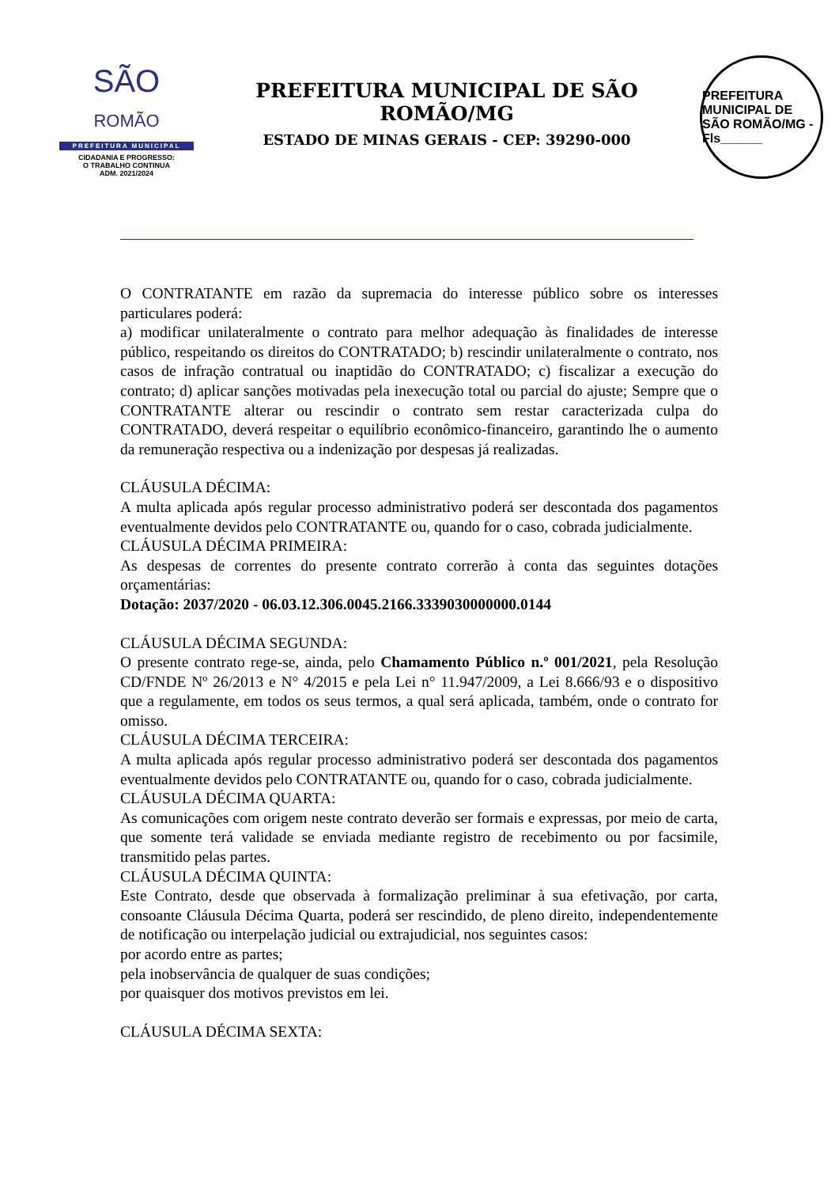SÃO
ROMÃO
PREFEITURA MUNICIPAL
CIDADANIA E PROGRESSO:
O TRABALHO CONTINUA
ADM. 2021/2024
PREFEITURA MUNICIPAL DE SÃO ROMÃO/MG
ESTADO DE MINAS GERAIS - CEP: 39290-000
PREFEITURA MUNICIPAL DE SÃO ROMÃO/MG - Fls______
O CONTRATANTE em razão da supremacia do interesse público sobre os interesses particulares poderá:
a) modificar unilateralmente o contrato para melhor adequação às finalidades de interesse público, respeitando os direitos do CONTRATADO; b) rescindir unilateralmente o contrato, nos casos de infração contratual ou inaptidão do CONTRATADO; c) fiscalizar a execução do contrato; d) aplicar sanções motivadas pela inexecução total ou parcial do ajuste; Sempre que o CONTRATANTE alterar ou rescindir o contrato sem restar caracterizada culpa do CONTRATADO, deverá respeitar o equilíbrio econômico-financeiro, garantindo lhe o aumento da remuneração respectiva ou a indenização por despesas já realizadas.
CLÁUSULA DÉCIMA:
A multa aplicada após regular processo administrativo poderá ser descontada dos pagamentos eventualmente devidos pelo CONTRATANTE ou, quando for o caso, cobrada judicialmente.
CLÁUSULA DÉCIMA PRIMEIRA:
As despesas de correntes do presente contrato correrão à conta das seguintes dotações orçamentárias:
Dotação: 2037/2020 - 06.03.12.306.0045.2166.3339030000000.0144
CLÁUSULA DÉCIMA SEGUNDA:
O presente contrato rege-se, ainda, pelo Chamamento Público n.º 001/2021, pela Resolução CD/FNDE Nº 26/2013 e N° 4/2015 e pela Lei n° 11.947/2009, a Lei 8.666/93 e o dispositivo que a regulamente, em todos os seus termos, a qual será aplicada, também, onde o contrato for omisso.
CLÁUSULA DÉCIMA TERCEIRA:
A multa aplicada após regular processo administrativo poderá ser descontada dos pagamentos eventualmente devidos pelo CONTRATANTE ou, quando for o caso, cobrada judicialmente.
CLÁUSULA DÉCIMA QUARTA:
As comunicações com origem neste contrato deverão ser formais e expressas, por meio de carta, que somente terá validade se enviada mediante registro de recebimento ou por facsimile, transmitido pelas partes.
CLÁUSULA DÉCIMA QUINTA:
Este Contrato, desde que observada à formalização preliminar à sua efetivação, por carta, consoante Cláusula Décima Quarta, poderá ser rescindido, de pleno direito, independentemente de notificação ou interpelação judicial ou extrajudicial, nos seguintes casos:
por acordo entre as partes;
pela inobservância de qualquer de suas condições;
por quaisquer dos motivos previstos em lei.
CLÁUSULA DÉCIMA SEXTA: